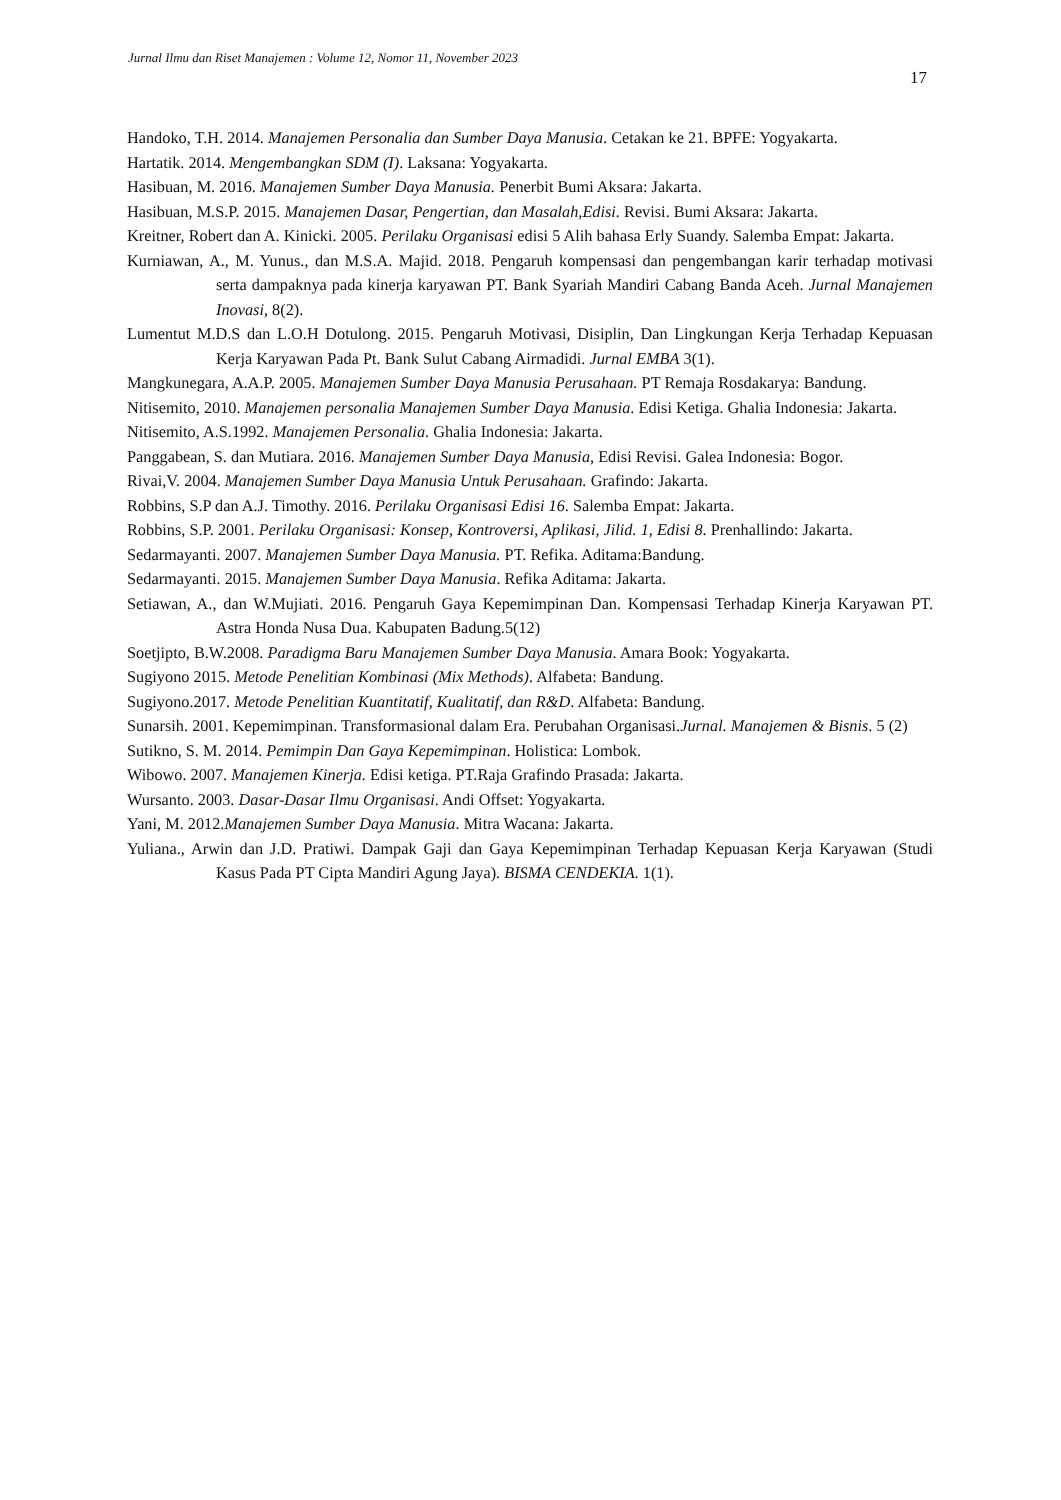Jurnal Ilmu dan Riset Manajemen : Volume 12, Nomor 11, November 2023
17
Handoko, T.H. 2014. Manajemen Personalia dan Sumber Daya Manusia. Cetakan ke 21. BPFE: Yogyakarta.
Hartatik. 2014. Mengembangkan SDM (I). Laksana: Yogyakarta.
Hasibuan, M. 2016. Manajemen Sumber Daya Manusia. Penerbit Bumi Aksara: Jakarta.
Hasibuan, M.S.P. 2015. Manajemen Dasar, Pengertian, dan Masalah,Edisi. Revisi. Bumi Aksara: Jakarta.
Kreitner, Robert dan A. Kinicki. 2005. Perilaku Organisasi edisi 5 Alih bahasa Erly Suandy. Salemba Empat: Jakarta.
Kurniawan, A., M. Yunus., dan M.S.A. Majid. 2018. Pengaruh kompensasi dan pengembangan karir terhadap motivasi serta dampaknya pada kinerja karyawan PT. Bank Syariah Mandiri Cabang Banda Aceh. Jurnal Manajemen Inovasi, 8(2).
Lumentut M.D.S dan L.O.H Dotulong. 2015. Pengaruh Motivasi, Disiplin, Dan Lingkungan Kerja Terhadap Kepuasan Kerja Karyawan Pada Pt. Bank Sulut Cabang Airmadidi. Jurnal EMBA 3(1).
Mangkunegara, A.A.P. 2005. Manajemen Sumber Daya Manusia Perusahaan. PT Remaja Rosdakarya: Bandung.
Nitisemito, 2010. Manajemen personalia Manajemen Sumber Daya Manusia. Edisi Ketiga. Ghalia Indonesia: Jakarta.
Nitisemito, A.S.1992. Manajemen Personalia. Ghalia Indonesia: Jakarta.
Panggabean, S. dan Mutiara. 2016. Manajemen Sumber Daya Manusia, Edisi Revisi. Galea Indonesia: Bogor.
Rivai,V. 2004. Manajemen Sumber Daya Manusia Untuk Perusahaan. Grafindo: Jakarta.
Robbins, S.P dan A.J. Timothy. 2016. Perilaku Organisasi Edisi 16. Salemba Empat: Jakarta.
Robbins, S.P. 2001. Perilaku Organisasi: Konsep, Kontroversi, Aplikasi, Jilid. 1, Edisi 8. Prenhallindo: Jakarta.
Sedarmayanti. 2007. Manajemen Sumber Daya Manusia. PT. Refika. Aditama:Bandung.
Sedarmayanti. 2015. Manajemen Sumber Daya Manusia. Refika Aditama: Jakarta.
Setiawan, A., dan W.Mujiati. 2016. Pengaruh Gaya Kepemimpinan Dan. Kompensasi Terhadap Kinerja Karyawan PT. Astra Honda Nusa Dua. Kabupaten Badung.5(12)
Soetjipto, B.W.2008. Paradigma Baru Manajemen Sumber Daya Manusia. Amara Book: Yogyakarta.
Sugiyono 2015. Metode Penelitian Kombinasi (Mix Methods). Alfabeta: Bandung.
Sugiyono.2017. Metode Penelitian Kuantitatif, Kualitatif, dan R&D. Alfabeta: Bandung.
Sunarsih. 2001. Kepemimpinan. Transformasional dalam Era. Perubahan Organisasi.Jurnal. Manajemen & Bisnis. 5 (2)
Sutikno, S. M. 2014. Pemimpin Dan Gaya Kepemimpinan. Holistica: Lombok.
Wibowo. 2007. Manajemen Kinerja. Edisi ketiga. PT.Raja Grafindo Prasada: Jakarta.
Wursanto. 2003. Dasar-Dasar Ilmu Organisasi. Andi Offset: Yogyakarta.
Yani, M. 2012.Manajemen Sumber Daya Manusia. Mitra Wacana: Jakarta.
Yuliana., Arwin dan J.D. Pratiwi. Dampak Gaji dan Gaya Kepemimpinan Terhadap Kepuasan Kerja Karyawan (Studi Kasus Pada PT Cipta Mandiri Agung Jaya). BISMA CENDEKIA. 1(1).